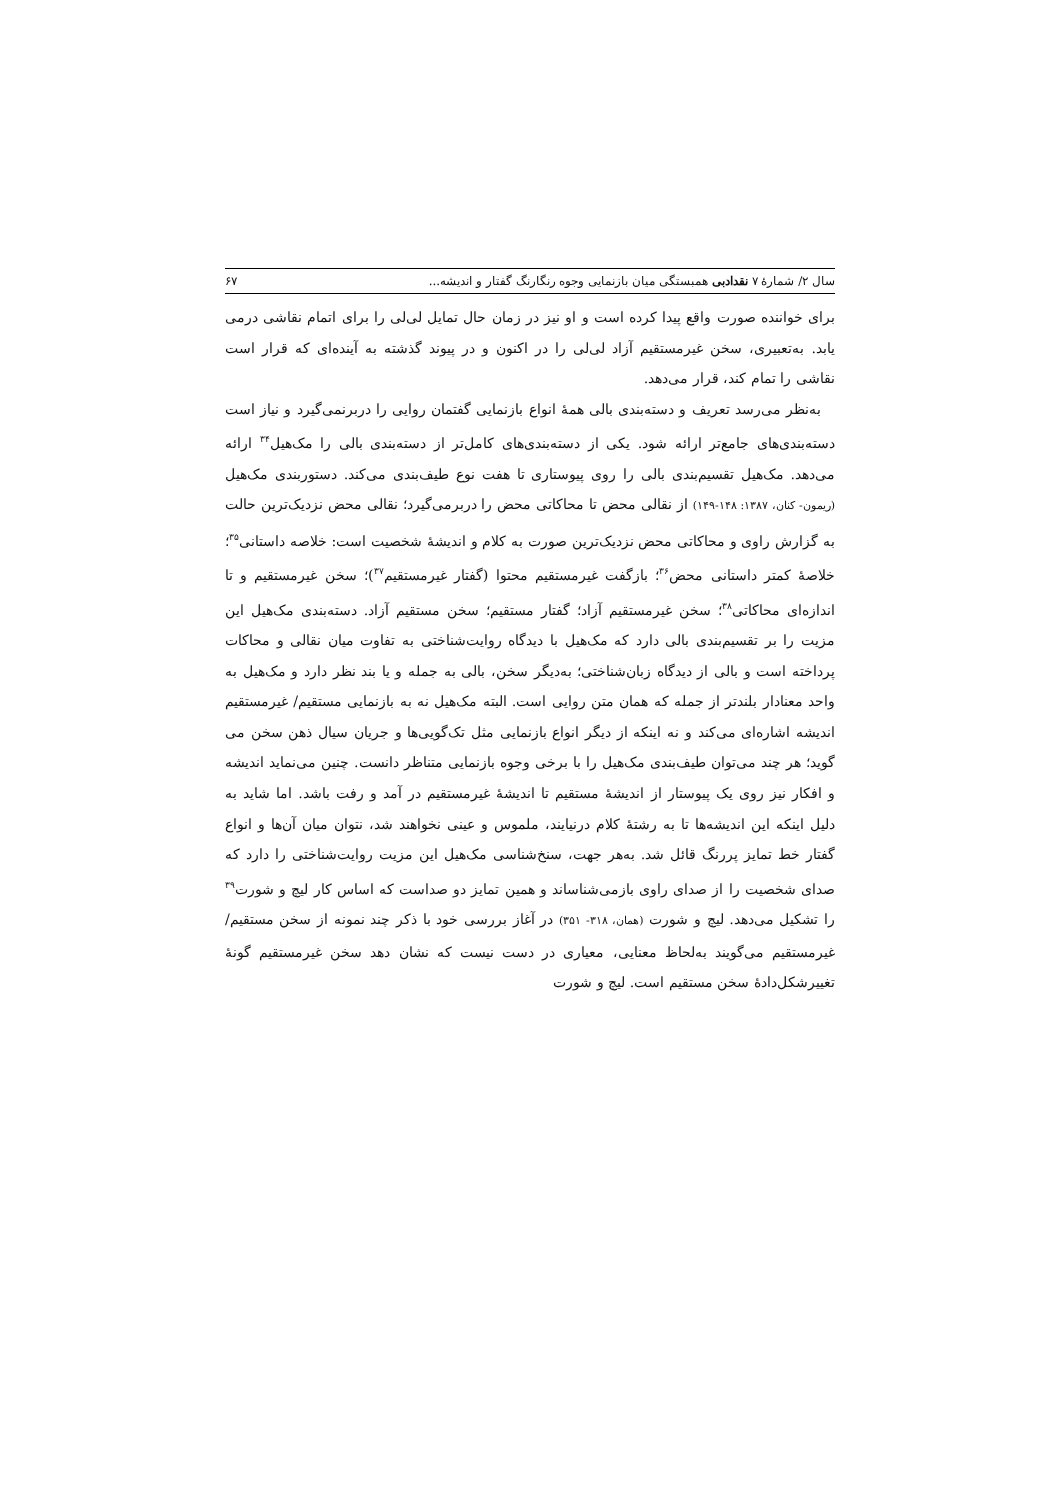سال ۲/ شمارهٔ ۷ نقدادبی همبستگی میان بازنمایی وجوه رنگارنگ گفتار و اندیشه... ۶۷
برای خواننده صورت واقع پیدا کرده است و او نیز در زمان حال تمایل لی‌لی را برای اتمام نقاشی درمی یابد. به‌تعبیری، سخن غیرمستقیم آزاد لی‌لی را در اکنون و در پیوند گذشته به آینده‌ای که قرار است نقاشی را تمام کند، قرار می‌دهد.
به‌نظر می‌رسد تعریف و دسته‌بندی بالی همهٔ انواع بازنمایی گفتمان روایی را دربرنمی‌گیرد و نیاز است دسته‌بندی‌های جامع‌تر ارائه شود. یکی از دسته‌بندی‌های کامل‌تر از دسته‌بندی بالی را مک‌هیل<sup>۳۴</sup> ارائه می‌دهد. مک‌هیل تقسیم‌بندی بالی را روی پیوستاری تا هفت نوع طیف‌بندی می‌کند. دستوربندی مک‌هیل (ریمون- کنان، ۱۳۸۷: ۱۴۸-۱۴۹) از نقالی محض تا محاکاتی محض را دربرمی‌گیرد؛ نقالی محض نزدیک‌ترین حالت به گزارش راوی و محاکاتی محض نزدیک‌ترین صورت به کلام و اندیشهٔ شخصیت است: خلاصه داستانی<sup>۳۵</sup>؛ خلاصهٔ کمتر داستانی محض<sup>۳۶</sup>؛ بازگفت غیرمستقیم محتوا (گفتار غیرمستقیم<sup>۳۷</sup>)؛ سخن غیرمستقیم و تا اندازه‌ای محاکاتی<sup>۳۸</sup>؛ سخن غیرمستقیم آزاد؛ گفتار مستقیم؛ سخن مستقیم آزاد. دسته‌بندی مک‌هیل این مزیت را بر تقسیم‌بندی بالی دارد که مک‌هیل با دیدگاه روایت‌شناختی به تفاوت میان نقالی و محاکات پرداخته است و بالی از دیدگاه زبان‌شناختی؛ به‌دیگر سخن، بالی به جمله و یا بند نظر دارد و مک‌هیل به واحد معنادار بلندتر از جمله که همان متن روایی است. البته مک‌هیل نه به بازنمایی مستقیم/ غیرمستقیم اندیشه اشاره‌ای می‌کند و نه اینکه از دیگر انواع بازنمایی مثل تک‌گویی‌ها و جریان سیال ذهن سخن می گوید؛ هر چند می‌توان طیف‌بندی مک‌هیل را با برخی وجوه بازنمایی متناظر دانست. چنین می‌نماید اندیشه و افکار نیز روی یک پیوستار از اندیشهٔ مستقیم تا اندیشهٔ غیرمستقیم در آمد و رفت باشد. اما شاید به دلیل اینکه این اندیشه‌ها تا به رشتهٔ کلام درنیایند، ملموس و عینی نخواهند شد، نتوان میان آن‌ها و انواع گفتار خط تمایز پررنگ قائل شد. به‌هر جهت، سنخ‌شناسی مک‌هیل این مزیت روایت‌شناختی را دارد که صدای شخصیت را از صدای راوی بازمی‌شناساند و همین تمایز دو صداست که اساس کار لیچ و شورت<sup>۳۹</sup> را تشکیل می‌دهد. لیچ و شورت (همان، ۳۱۸- ۳۵۱) در آغاز بررسی خود با ذکر چند نمونه از سخن مستقیم/ غیرمستقیم می‌گویند به‌لحاظ معنایی، معیاری در دست نیست که نشان دهد سخن غیرمستقیم گونهٔ تغییرشکل‌دادهٔ سخن مستقیم است. لیچ و شورت